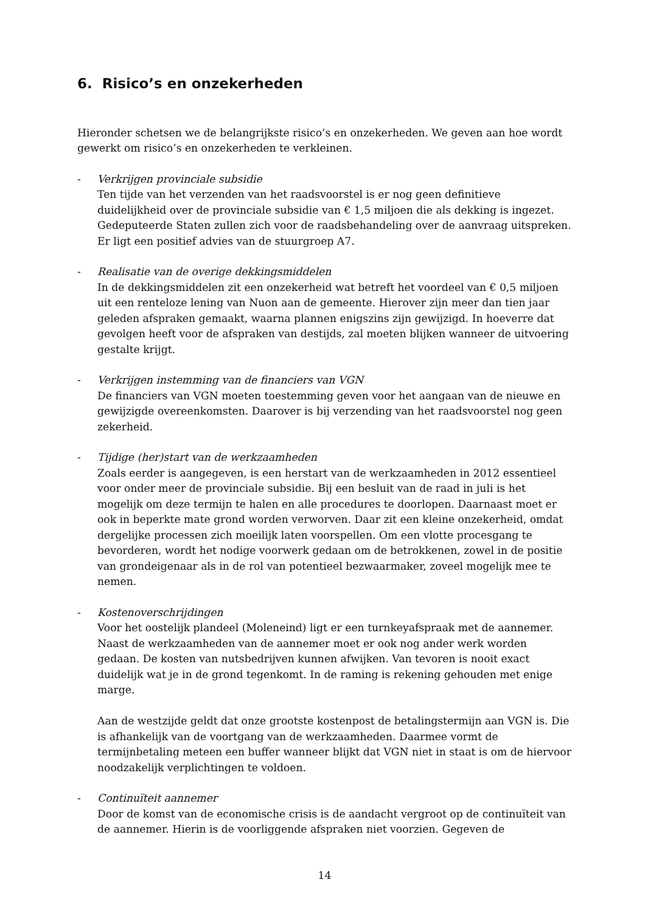6. Risico’s en onzekerheden
Hieronder schetsen we de belangrijkste risico’s en onzekerheden. We geven aan hoe wordt gewerkt om risico’s en onzekerheden te verkleinen.
- Verkrijgen provinciale subsidie
Ten tijde van het verzenden van het raadsvoorstel is er nog geen definitieve duidelijkheid over de provinciale subsidie van € 1,5 miljoen die als dekking is ingezet. Gedeputeerde Staten zullen zich voor de raadsbehandeling over de aanvraag uitspreken. Er ligt een positief advies van de stuurgroep A7.
- Realisatie van de overige dekkingsmiddelen
In de dekkingsmiddelen zit een onzekerheid wat betreft het voordeel van € 0,5 miljoen uit een renteloze lening van Nuon aan de gemeente. Hierover zijn meer dan tien jaar geleden afspraken gemaakt, waarna plannen enigszins zijn gewijzigd. In hoeverre dat gevolgen heeft voor de afspraken van destijds, zal moeten blijken wanneer de uitvoering gestalte krijgt.
- Verkrijgen instemming van de financiers van VGN
De financiers van VGN moeten toestemming geven voor het aangaan van de nieuwe en gewijzigde overeenkomsten. Daarover is bij verzending van het raadsvoorstel nog geen zekerheid.
- Tijdige (her)start van de werkzaamheden
Zoals eerder is aangegeven, is een herstart van de werkzaamheden in 2012 essentieel voor onder meer de provinciale subsidie. Bij een besluit van de raad in juli is het mogelijk om deze termijn te halen en alle procedures te doorlopen. Daarnaast moet er ook in beperkte mate grond worden verworven. Daar zit een kleine onzekerheid, omdat dergelijke processen zich moeilijk laten voorspellen. Om een vlotte procesgang te bevorderen, wordt het nodige voorwerk gedaan om de betrokkenen, zowel in de positie van grondeigenaar als in de rol van potentieel bezwaarmaker, zoveel mogelijk mee te nemen.
- Kostenoverschrijdingen
Voor het oostelijk plandeel (Moleneind) ligt er een turnkeyafspraak met de aannemer. Naast de werkzaamheden van de aannemer moet er ook nog ander werk worden gedaan. De kosten van nutsbedrijven kunnen afwijken. Van tevoren is nooit exact duidelijk wat je in de grond tegenkomt. In de raming is rekening gehouden met enige marge.
Aan de westzijde geldt dat onze grootste kostenpost de betalingstermijn aan VGN is. Die is afhankelijk van de voortgang van de werkzaamheden. Daarmee vormt de termijnbetaling meteen een buffer wanneer blijkt dat VGN niet in staat is om de hiervoor noodzakelijk verplichtingen te voldoen.
- Continuïteit aannemer
Door de komst van de economische crisis is de aandacht vergroot op de continuïteit van de aannemer. Hierin is de voorliggende afspraken niet voorzien. Gegeven de
14